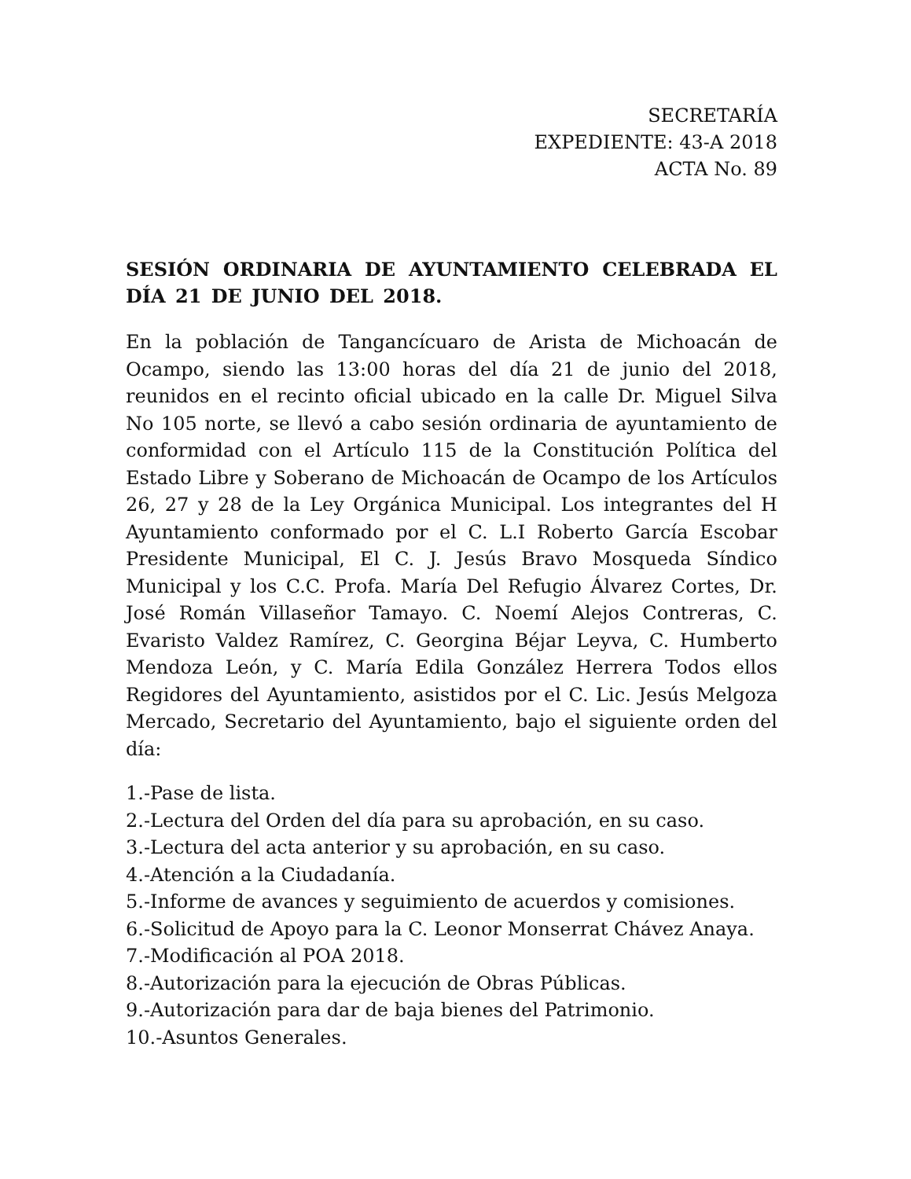SECRETARÍA
EXPEDIENTE: 43-A 2018
ACTA No. 89
SESIÓN ORDINARIA DE AYUNTAMIENTO CELEBRADA EL DÍA 21 DE JUNIO DEL 2018.
En la población de Tangancícuaro de Arista de Michoacán de Ocampo, siendo las 13:00 horas del día 21 de junio del 2018, reunidos en el recinto oficial ubicado en la calle Dr. Miguel Silva No 105 norte, se llevó a cabo sesión ordinaria de ayuntamiento de conformidad con el Artículo 115 de la Constitución Política del Estado Libre y Soberano de Michoacán de Ocampo de los Artículos 26, 27 y 28 de la Ley Orgánica Municipal. Los integrantes del H Ayuntamiento conformado por el C. L.I Roberto García Escobar Presidente Municipal, El C. J. Jesús Bravo Mosqueda Síndico Municipal y los C.C. Profa. María Del Refugio Álvarez Cortes, Dr. José Román Villaseñor Tamayo. C. Noemí Alejos Contreras, C. Evaristo Valdez Ramírez, C. Georgina Béjar Leyva, C. Humberto Mendoza León, y C. María Edila González Herrera Todos ellos Regidores del Ayuntamiento, asistidos por el C. Lic. Jesús Melgoza Mercado, Secretario del Ayuntamiento, bajo el siguiente orden del día:
1.-Pase de lista.
2.-Lectura del Orden del día para su aprobación, en su caso.
3.-Lectura del acta anterior y su aprobación, en su caso.
4.-Atención a la Ciudadanía.
5.-Informe de avances y seguimiento de acuerdos y comisiones.
6.-Solicitud de Apoyo para la C. Leonor Monserrat Chávez Anaya.
7.-Modificación al POA 2018.
8.-Autorización para la ejecución de Obras Públicas.
9.-Autorización para dar de baja bienes del Patrimonio.
10.-Asuntos Generales.